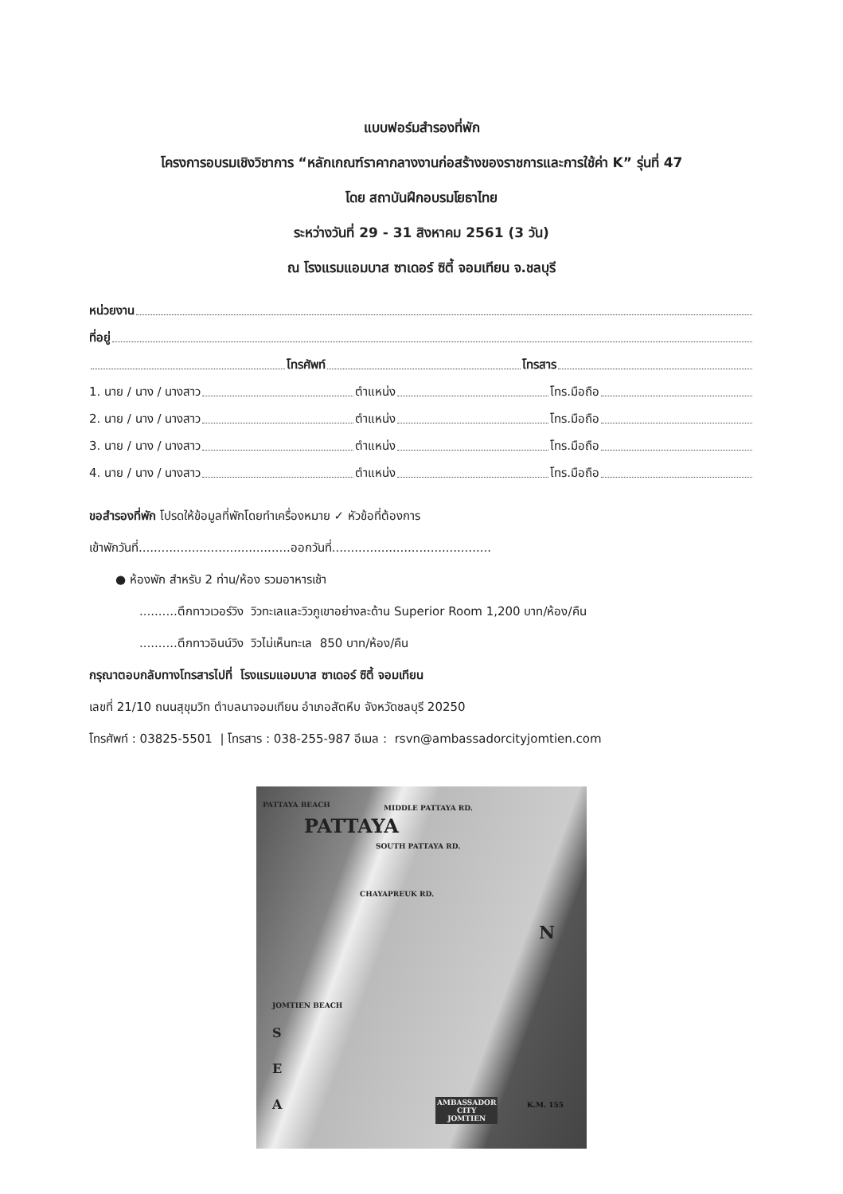แบบฟอร์มสำรองที่พัก
โครงการอบรมเชิงวิชาการ “หลักเกณฑ์ราคากลางงานก่อสร้างของราชการและการใช้ค่า K” รุ่นที่ 47
โดย สถาบันฝึกอบรมโยธาไทย
ระหว่างวันที่ 29 - 31 สิงหาคม 2561 (3 วัน)
ณ โรงแรมแอมบาส ซาเดอร์ ซิตี้ จอมเทียน จ.ชลบุรี
หน่วยงาน
ที่อยู่
โทรศัพท์ โทรสาร
1. นาย / นาง / นางสาว ตำแหน่ง โทร.มือถือ
2. นาย / นาง / นางสาว ตำแหน่ง โทร.มือถือ
3. นาย / นาง / นางสาว ตำแหน่ง โทร.มือถือ
4. นาย / นาง / นางสาว ตำแหน่ง โทร.มือถือ
ขอสำรองที่พัก โปรดให้ข้อมูลที่พักโดยทำเครื่องหมาย ✓ หัวข้อที่ต้องการ
เข้าพักวันที่........................................ออกวันที่..........................................
● ห้องพัก สำหรับ 2 ท่าน/ห้อง รวมอาหารเช้า
..........ตึกทาวเวอร์วิง วิวทะเลและวิวภูเขาอย่างละด้าน Superior Room 1,200 บาท/ห้อง/คืน
..........ตึกทาวอินน์วิง วิวไม่เห็นทะเล 850 บาท/ห้อง/คืน
กรุณาตอบกลับทางโทรสารไปที่ โรงแรมแอมบาส ซาเดอร์ ซิตี้ จอมเทียน
เลขที่ 21/10 ถนนสุขุมวิท ตำบลนาจอมเทียน อำเภอสัตหีบ จังหวัดชลบุรี 20250
โทรศัพท์ : 03825-5501 | โทรสาร : 038-255-987 อีเมล : rsvn@ambassadorcityjomtien.com
PATTAYA BEACH MIDDLE PATTAYA RD.
PATTAYA
SOUTH PATTAYA RD.
CHAYAPREUK RD.
N
JOMTIEN BEACH
S
E
A
AMBASSADOR
CITY
JOMTIEN
K.M. 155